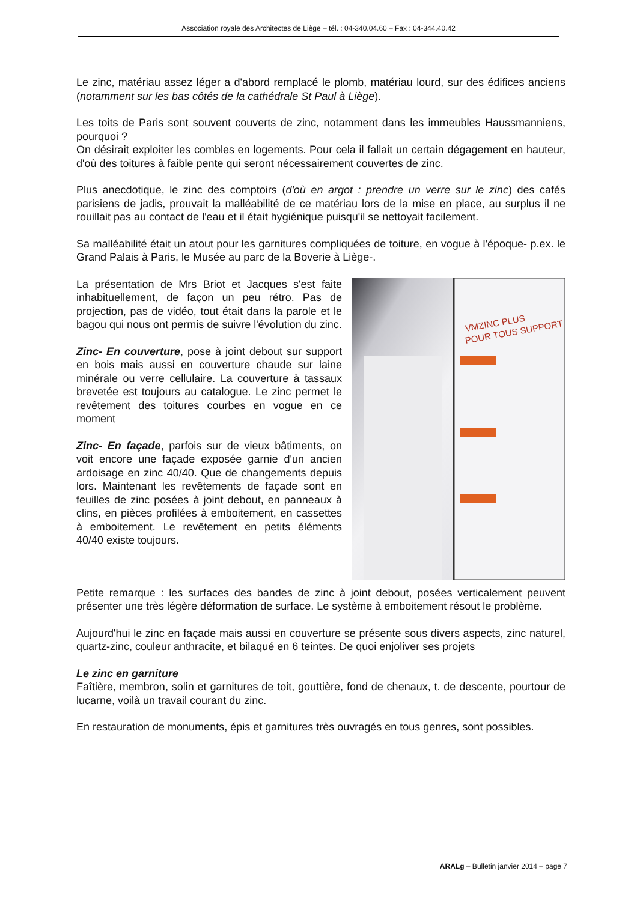Association royale des Architectes de Liège – tél. : 04-340.04.60 – Fax : 04-344.40.42
Le zinc, matériau assez léger a d'abord remplacé le plomb, matériau lourd, sur des édifices anciens (notamment sur les bas côtés de la cathédrale St Paul à Liège).
Les toits de Paris sont souvent couverts de zinc, notamment dans les immeubles Haussmanniens, pourquoi ?
On désirait exploiter les combles en logements. Pour cela il fallait un certain dégagement en hauteur, d'où des toitures à faible pente qui seront nécessairement couvertes de zinc.
Plus anecdotique, le zinc des comptoirs (d'où en argot : prendre un verre sur le zinc) des cafés parisiens de jadis, prouvait la malléabilité de ce matériau lors de la mise en place, au surplus il ne rouillait pas au contact de l'eau et il était hygiénique puisqu'il se nettoyait facilement.
Sa malléabilité était un atout pour les garnitures compliquées de toiture, en vogue à l'époque- p.ex. le Grand Palais à Paris, le Musée au parc de la Boverie à Liège-.
VMZINC PLUS
POUR TOUS SUPPORT
La présentation de Mrs Briot et Jacques s'est faite inhabituellement, de façon un peu rétro. Pas de projection, pas de vidéo, tout était dans la parole et le bagou qui nous ont permis de suivre l'évolution du zinc.
Zinc- En couverture, pose à joint debout sur support en bois mais aussi en couverture chaude sur laine minérale ou verre cellulaire. La couverture à tassaux brevetée est toujours au catalogue. Le zinc permet le revêtement des toitures courbes en vogue en ce moment
Zinc- En façade, parfois sur de vieux bâtiments, on voit encore une façade exposée garnie d'un ancien ardoisage en zinc 40/40. Que de changements depuis lors. Maintenant les revêtements de façade sont en feuilles de zinc posées à joint debout, en panneaux à clins, en pièces profilées à emboitement, en cassettes à emboitement. Le revêtement en petits éléments 40/40 existe toujours.
Petite remarque : les surfaces des bandes de zinc à joint debout, posées verticalement peuvent présenter une très légère déformation de surface. Le système à emboitement résout le problème.
Aujourd'hui le zinc en façade mais aussi en couverture se présente sous divers aspects, zinc naturel, quartz-zinc, couleur anthracite, et bilaqué en 6 teintes. De quoi enjoliver ses projets
Le zinc en garniture
Faîtière, membron, solin et garnitures de toit, gouttière, fond de chenaux, t. de descente, pourtour de lucarne, voilà un travail courant du zinc.
En restauration de monuments, épis et garnitures très ouvragés en tous genres, sont possibles.
ARALg – Bulletin janvier 2014 – page 7